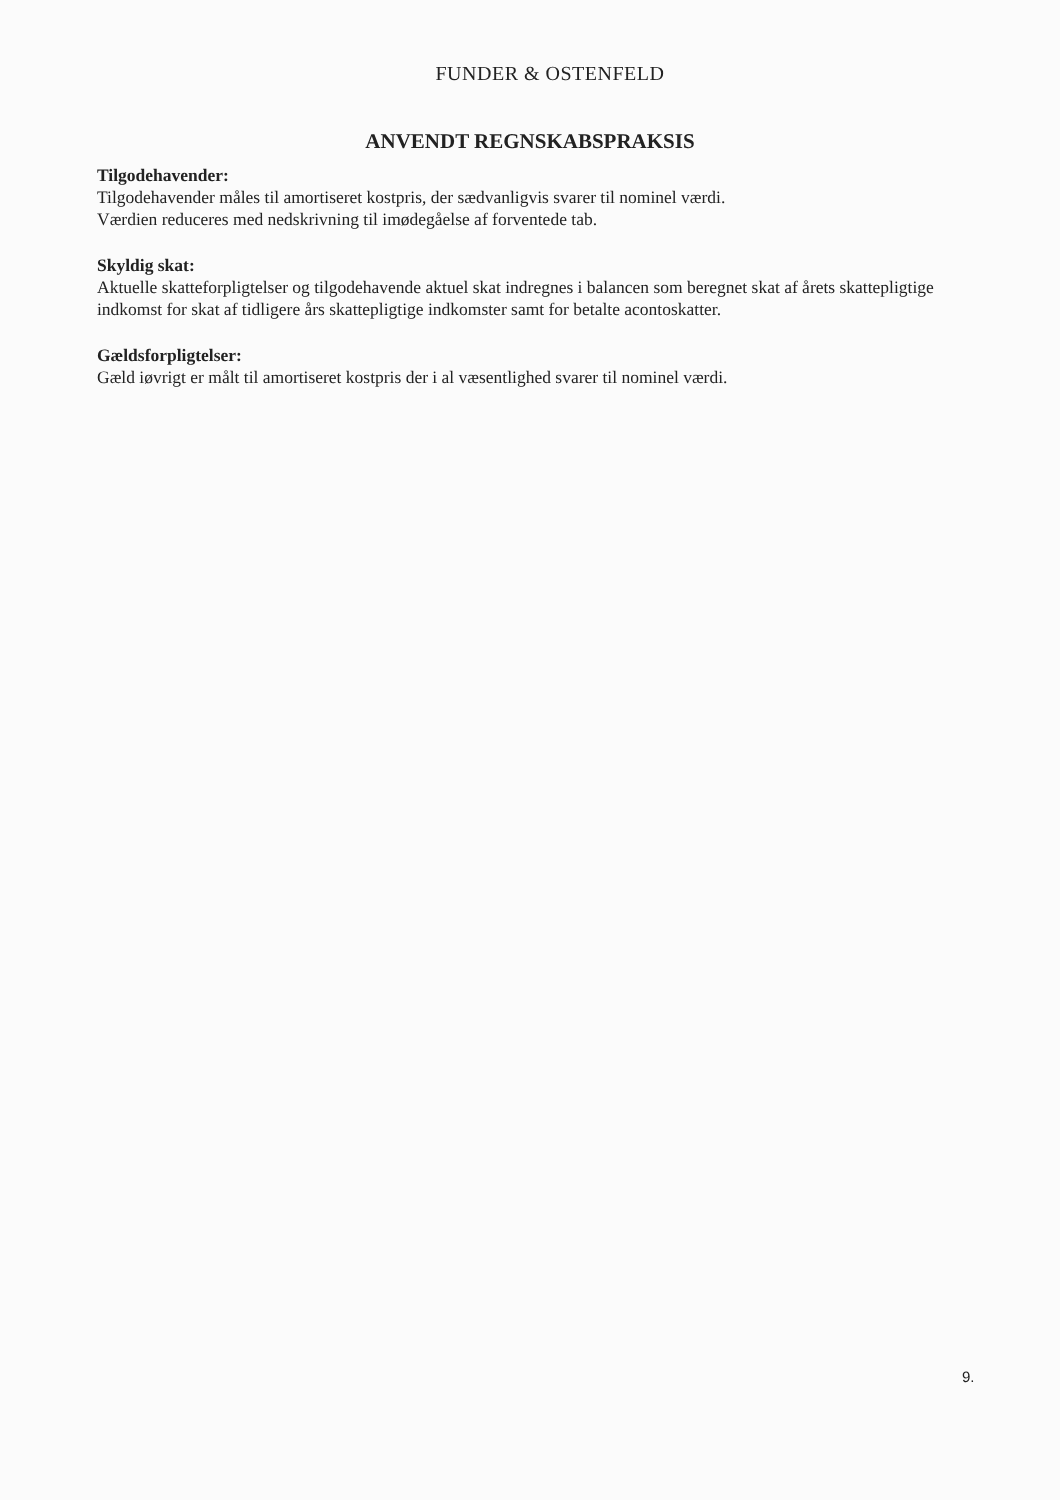FUNDER & OSTENFELD
ANVENDT REGNSKABSPRAKSIS
Tilgodehavender:
Tilgodehavender måles til amortiseret kostpris, der sædvanligvis svarer til nominel værdi.
Værdien reduceres med nedskrivning til imødegåelse af forventede tab.
Skyldig skat:
Aktuelle skatteforpligtelser og tilgodehavende aktuel skat indregnes i balancen som beregnet skat af årets skattepligtige indkomst for skat af tidligere års skattepligtige indkomster samt for betalte acontoskatter.
Gældsforpligtelser:
Gæld iøvrigt er målt til amortiseret kostpris der i al væsentlighed svarer til nominel værdi.
9.